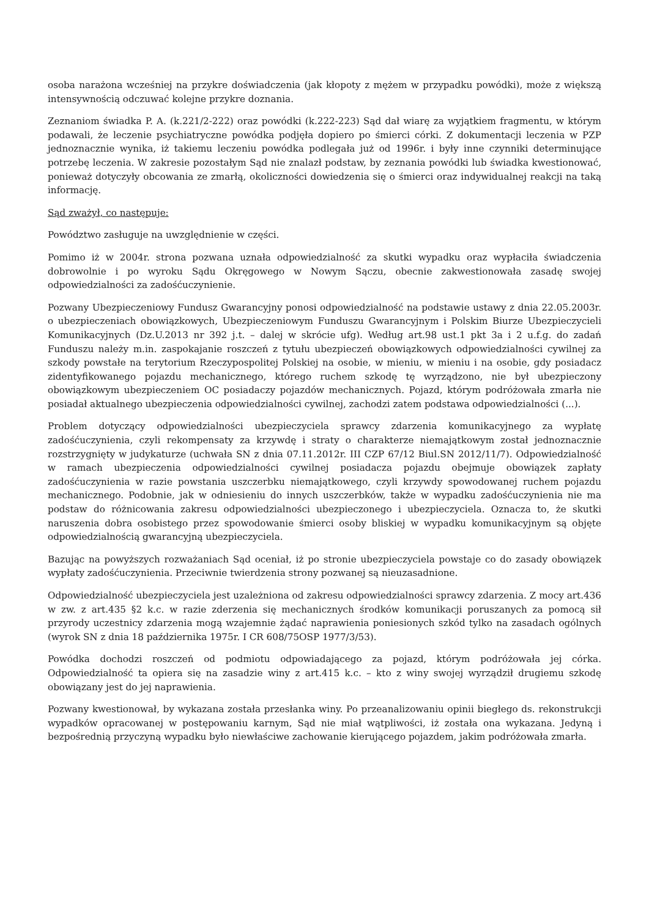osoba narażona wcześniej na przykre doświadczenia (jak kłopoty z mężem w przypadku powódki), może z większą intensywnością odczuwać kolejne przykre doznania.
Zeznaniom świadka P. A. (k.221/2-222) oraz powódki (k.222-223) Sąd dał wiarę za wyjątkiem fragmentu, w którym podawali, że leczenie psychiatryczne powódka podjęła dopiero po śmierci córki. Z dokumentacji leczenia w PZP jednoznacznie wynika, iż takiemu leczeniu powódka podlegała już od 1996r. i były inne czynniki determinujące potrzebę leczenia. W zakresie pozostałym Sąd nie znalazł podstaw, by zeznania powódki lub świadka kwestionować, ponieważ dotyczyły obcowania ze zmarłą, okoliczności dowiedzenia się o śmierci oraz indywidualnej reakcji na taką informację.
Sąd zważył, co następuje:
Powództwo zasługuje na uwzględnienie w części.
Pomimo iż w 2004r. strona pozwana uznała odpowiedzialność za skutki wypadku oraz wypłaciła świadczenia dobrowolnie i po wyroku Sądu Okręgowego w Nowym Sączu, obecnie zakwestionowała zasadę swojej odpowiedzialności za zadośćuczynienie.
Pozwany Ubezpieczeniowy Fundusz Gwarancyjny ponosi odpowiedzialność na podstawie ustawy z dnia 22.05.2003r. o ubezpieczeniach obowiązkowych, Ubezpieczeniowym Funduszu Gwarancyjnym i Polskim Biurze Ubezpieczycieli Komunikacyjnych (Dz.U.2013 nr 392 j.t. – dalej w skrócie ufg). Według art.98 ust.1 pkt 3a i 2 u.f.g. do zadań Funduszu należy m.in. zaspokajanie roszczeń z tytułu ubezpieczeń obowiązkowych odpowiedzialności cywilnej za szkody powstałe na terytorium Rzeczypospolitej Polskiej na osobie, w mieniu, w mieniu i na osobie, gdy posiadacz zidentyfikowanego pojazdu mechanicznego, którego ruchem szkodę tę wyrządzono, nie był ubezpieczony obowiązkowym ubezpieczeniem OC posiadaczy pojazdów mechanicznych. Pojazd, którym podróżowała zmarła nie posiadał aktualnego ubezpieczenia odpowiedzialności cywilnej, zachodzi zatem podstawa odpowiedzialności (...).
Problem dotyczący odpowiedzialności ubezpieczyciela sprawcy zdarzenia komunikacyjnego za wypłatę zadośćuczynienia, czyli rekompensaty za krzywdę i straty o charakterze niemajątkowym został jednoznacznie rozstrzygnięty w judykaturze (uchwała SN z dnia 07.11.2012r. III CZP 67/12 Biul.SN 2012/11/7). Odpowiedzialność w ramach ubezpieczenia odpowiedzialności cywilnej posiadacza pojazdu obejmuje obowiązek zapłaty zadośćuczynienia w razie powstania uszczerbku niemajątkowego, czyli krzywdy spowodowanej ruchem pojazdu mechanicznego. Podobnie, jak w odniesieniu do innych uszczerbków, także w wypadku zadośćuczynienia nie ma podstaw do różnicowania zakresu odpowiedzialności ubezpieczonego i ubezpieczyciela. Oznacza to, że skutki naruszenia dobra osobistego przez spowodowanie śmierci osoby bliskiej w wypadku komunikacyjnym są objęte odpowiedzialnością gwarancyjną ubezpieczyciela.
Bazując na powyższych rozważaniach Sąd oceniał, iż po stronie ubezpieczyciela powstaje co do zasady obowiązek wypłaty zadośćuczynienia. Przeciwnie twierdzenia strony pozwanej są nieuzasadnione.
Odpowiedzialność ubezpieczyciela jest uzależniona od zakresu odpowiedzialności sprawcy zdarzenia. Z mocy art.436 w zw. z art.435 §2 k.c. w razie zderzenia się mechanicznych środków komunikacji poruszanych za pomocą sił przyrody uczestnicy zdarzenia mogą wzajemnie żądać naprawienia poniesionych szkód tylko na zasadach ogólnych (wyrok SN z dnia 18 października 1975r. I CR 608/75OSP 1977/3/53).
Powódka dochodzi roszczeń od podmiotu odpowiadającego za pojazd, którym podróżowała jej córka. Odpowiedzialność ta opiera się na zasadzie winy z art.415 k.c. – kto z winy swojej wyrządził drugiemu szkodę obowiązany jest do jej naprawienia.
Pozwany kwestionował, by wykazana została przesłanka winy. Po przeanalizowaniu opinii biegłego ds. rekonstrukcji wypadków opracowanej w postępowaniu karnym, Sąd nie miał wątpliwości, iż została ona wykazana. Jedyną i bezpośrednią przyczyną wypadku było niewłaściwe zachowanie kierującego pojazdem, jakim podróżowała zmarła.